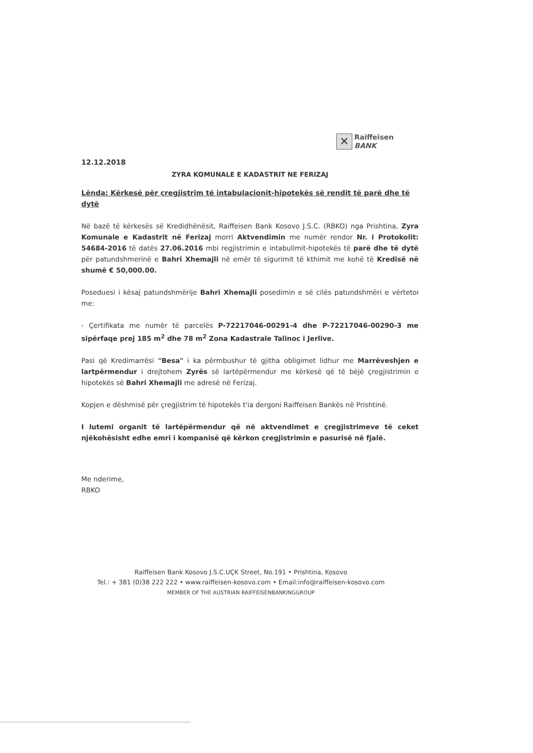✕
Raiffeisen
BANK
12.12.2018
ZYRA KOMUNALE E KADASTRIT NE FERIZAJ
Lënda: Kërkesë për çregjistrim të intabulacionit-hipotekës së rendit të parë dhe të dytë
Në bazë të kërkesës së Kredidhënësit, Raiffeisen Bank Kosovo J.S.C. (RBKO) nga Prishtina, Zyra Komunale e Kadastrit në Ferizaj morri Aktvendimin me numër rendor Nr. i Protokolit: 54684-2016 të datës 27.06.2016 mbi regjistrimin e intabulimit-hipotekës të parë dhe të dytë për patundshmerinë e Bahri Xhemajli në emër të sigurimit të kthimit me kohë të Kredisë në shumë € 50,000.00.
Poseduesi i kësaj patundshmërije Bahri Xhemajli posedimin e së cilës patundshmëri e vërtetoi me:
- Çertifikata me numër të parcelës P-72217046-00291-4 dhe P-72217046-00290-3 me sipërfaqe prej 185 m<sup>2</sup> dhe 78 m<sup>2</sup> Zona Kadastrale Talinoc i Jerlive.
Pasi që Kredimarrësi "Besa" i ka përmbushur të gjitha obligimet lidhur me Marrëveshjen e lartpërmendur i drejtohem Zyrës së lartëpërmendur me kërkesë që të bëjë çregjistrimin e hipotekës së Bahri Xhemajli me adresë në Ferizaj.
Kopjen e dëshmisë për çregjistrim të hipotekës t'ia dergoni Raiffeisen Bankës në Prishtinë.
I lutemi organit të lartëpërmendur që në aktvendimet e çregjistrimeve të ceket njëkohësisht edhe emri i kompanisë që kërkon çregjistrimin e pasurisë në fjalë.
Me nderime,
RBKO
Raiffeisen Bank Kosovo J.S.C.UÇK Street, No.191 • Prishtina, Kosovo
Tel.: + 381 (0)38 222 222 • www.raiffeisen-kosovo.com • Email:info@raiffeisen-kosovo.com
MEMBER OF THE AUSTRIAN RAIFFEISENBANKINGGROUP